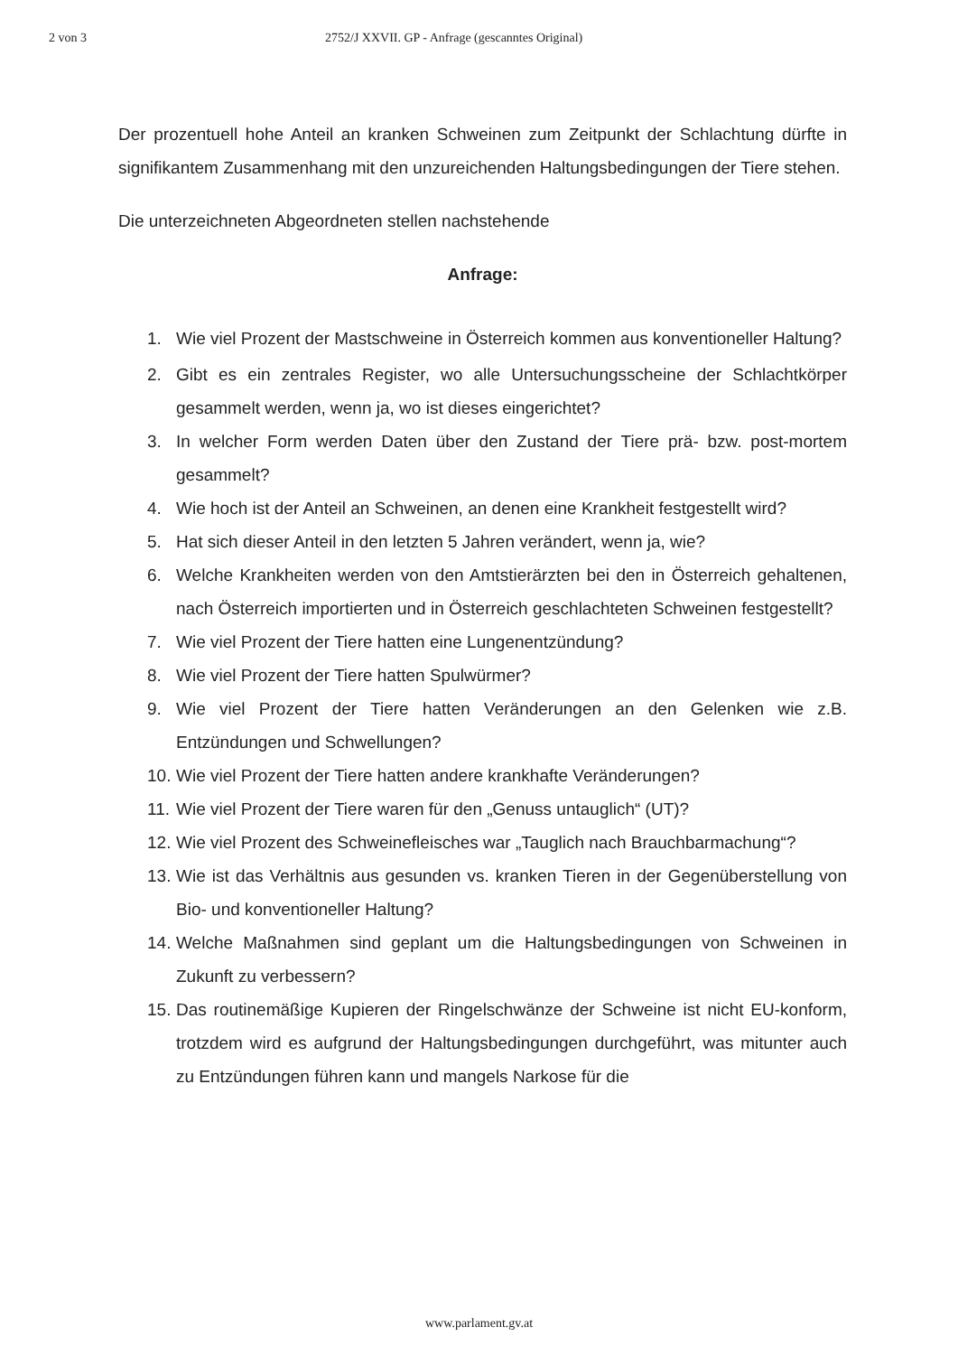2 von 3 2752/J XXVII. GP - Anfrage (gescanntes Original)
Der prozentuell hohe Anteil an kranken Schweinen zum Zeitpunkt der Schlachtung dürfte in signifikantem Zusammenhang mit den unzureichenden Haltungsbedingungen der Tiere stehen.
Die unterzeichneten Abgeordneten stellen nachstehende
Anfrage:
1. Wie viel Prozent der Mastschweine in Österreich kommen aus konventioneller Haltung?
2. Gibt es ein zentrales Register, wo alle Untersuchungsscheine der Schlachtkörper gesammelt werden, wenn ja, wo ist dieses eingerichtet?
3. In welcher Form werden Daten über den Zustand der Tiere prä- bzw. post-mortem gesammelt?
4. Wie hoch ist der Anteil an Schweinen, an denen eine Krankheit festgestellt wird?
5. Hat sich dieser Anteil in den letzten 5 Jahren verändert, wenn ja, wie?
6. Welche Krankheiten werden von den Amtstierärzten bei den in Österreich gehaltenen, nach Österreich importierten und in Österreich geschlachteten Schweinen festgestellt?
7. Wie viel Prozent der Tiere hatten eine Lungenentzündung?
8. Wie viel Prozent der Tiere hatten Spulwürmer?
9. Wie viel Prozent der Tiere hatten Veränderungen an den Gelenken wie z.B. Entzündungen und Schwellungen?
10. Wie viel Prozent der Tiere hatten andere krankhafte Veränderungen?
11. Wie viel Prozent der Tiere waren für den „Genuss untauglich“ (UT)?
12. Wie viel Prozent des Schweinefleisches war „Tauglich nach Brauchbarmachung“?
13. Wie ist das Verhältnis aus gesunden vs. kranken Tieren in der Gegenüberstellung von Bio- und konventioneller Haltung?
14. Welche Maßnahmen sind geplant um die Haltungsbedingungen von Schweinen in Zukunft zu verbessern?
15. Das routinemäßige Kupieren der Ringelschwänze der Schweine ist nicht EU-konform, trotzdem wird es aufgrund der Haltungsbedingungen durchgeführt, was mitunter auch zu Entzündungen führen kann und mangels Narkose für die
www.parlament.gv.at